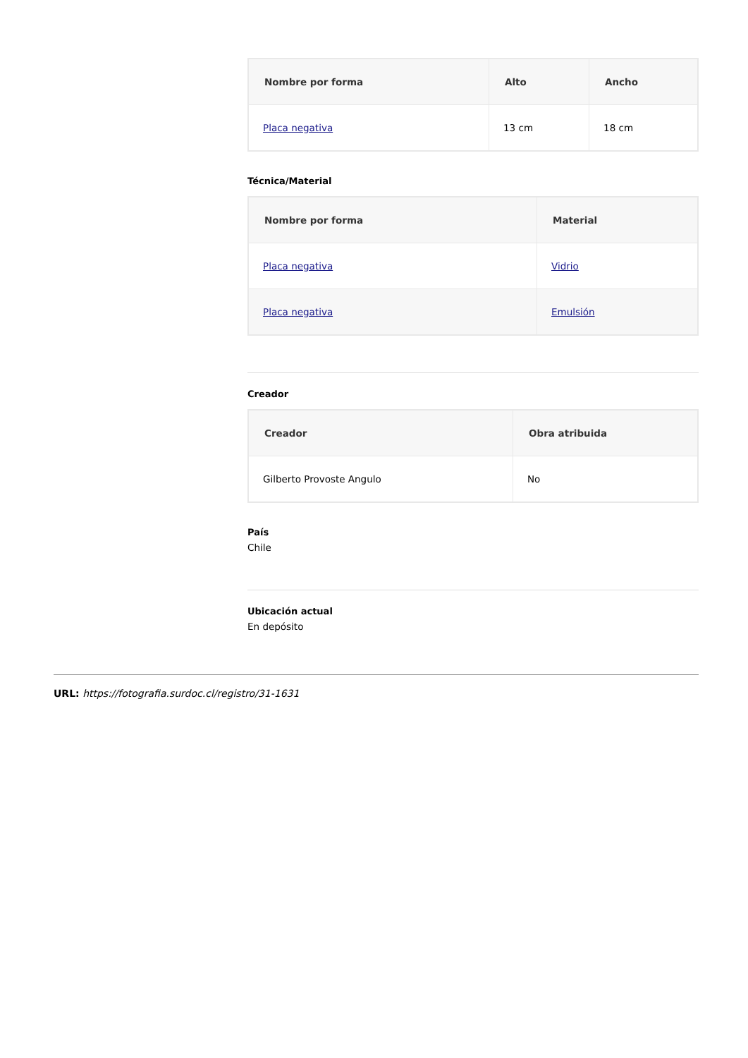| Nombre por forma | Alto | Ancho |
| --- | --- | --- |
| Placa negativa | 13 cm | 18 cm |
Técnica/Material
| Nombre por forma | Material |
| --- | --- |
| Placa negativa | Vidrio |
| Placa negativa | Emulsión |
Creador
| Creador | Obra atribuida |
| --- | --- |
| Gilberto Provoste Angulo | No |
País
Chile
Ubicación actual
En depósito
URL: https://fotografia.surdoc.cl/registro/31-1631